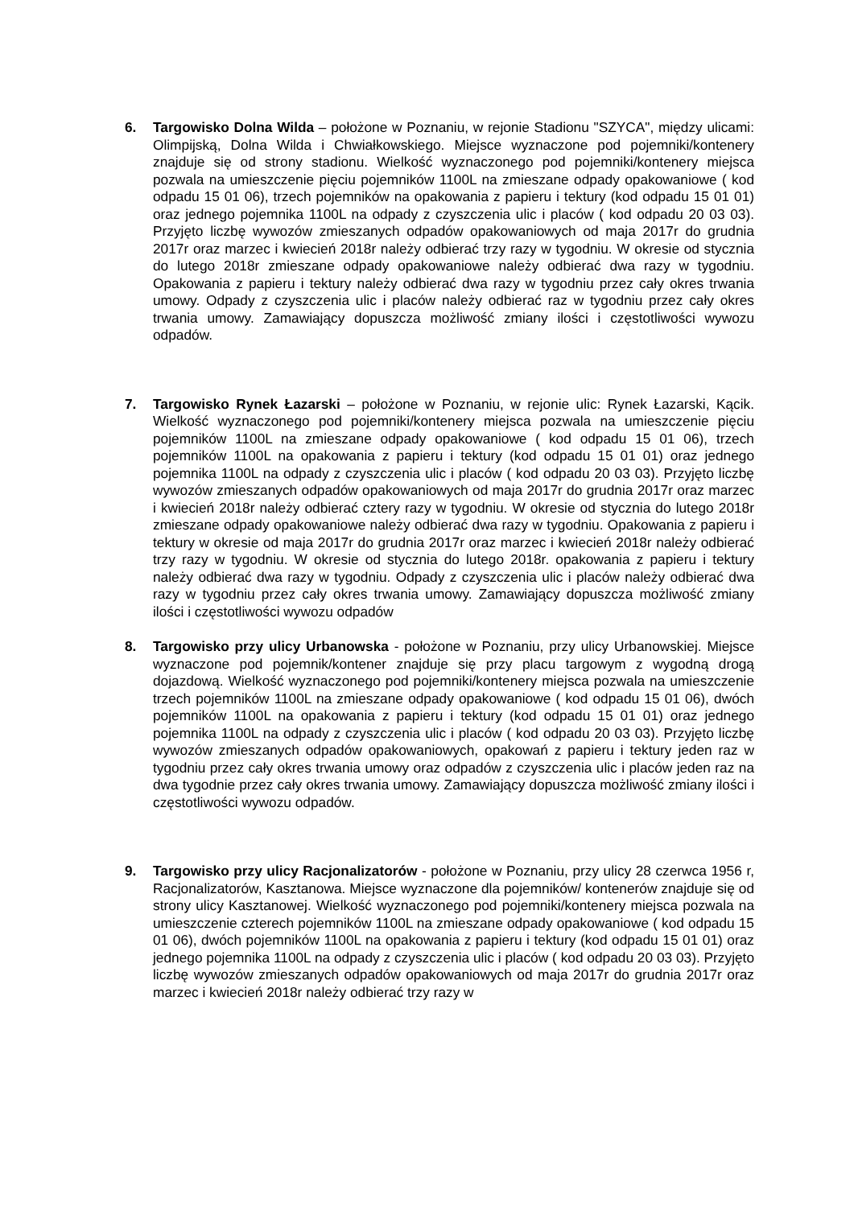6. Targowisko Dolna Wilda – położone w Poznaniu, w rejonie Stadionu "SZYCA", między ulicami: Olimpijską, Dolna Wilda i Chwiałkowskiego. Miejsce wyznaczone pod pojemniki/kontenery znajduje się od strony stadionu. Wielkość wyznaczonego pod pojemniki/kontenery miejsca pozwala na umieszczenie pięciu pojemników 1100L na zmieszane odpady opakowaniowe ( kod odpadu 15 01 06), trzech pojemników na opakowania z papieru i tektury (kod odpadu 15 01 01) oraz jednego pojemnika 1100L na odpady z czyszczenia ulic i placów ( kod odpadu 20 03 03). Przyjęto liczbę wywozów zmieszanych odpadów opakowaniowych od maja 2017r do grudnia 2017r oraz marzec i kwiecień 2018r należy odbierać trzy razy w tygodniu. W okresie od stycznia do lutego 2018r zmieszane odpady opakowaniowe należy odbierać dwa razy w tygodniu. Opakowania z papieru i tektury należy odbierać dwa razy w tygodniu przez cały okres trwania umowy. Odpady z czyszczenia ulic i placów należy odbierać raz w tygodniu przez cały okres trwania umowy. Zamawiający dopuszcza możliwość zmiany ilości i częstotliwości wywozu odpadów.
7. Targowisko Rynek Łazarski – położone w Poznaniu, w rejonie ulic: Rynek Łazarski, Kącik. Wielkość wyznaczonego pod pojemniki/kontenery miejsca pozwala na umieszczenie pięciu pojemników 1100L na zmieszane odpady opakowaniowe ( kod odpadu 15 01 06), trzech pojemników 1100L na opakowania z papieru i tektury (kod odpadu 15 01 01) oraz jednego pojemnika 1100L na odpady z czyszczenia ulic i placów ( kod odpadu 20 03 03). Przyjęto liczbę wywozów zmieszanych odpadów opakowaniowych od maja 2017r do grudnia 2017r oraz marzec i kwiecień 2018r należy odbierać cztery razy w tygodniu. W okresie od stycznia do lutego 2018r zmieszane odpady opakowaniowe należy odbierać dwa razy w tygodniu. Opakowania z papieru i tektury w okresie od maja 2017r do grudnia 2017r oraz marzec i kwiecień 2018r należy odbierać trzy razy w tygodniu. W okresie od stycznia do lutego 2018r. opakowania z papieru i tektury należy odbierać dwa razy w tygodniu. Odpady z czyszczenia ulic i placów należy odbierać dwa razy w tygodniu przez cały okres trwania umowy. Zamawiający dopuszcza możliwość zmiany ilości i częstotliwości wywozu odpadów
8. Targowisko przy ulicy Urbanowska - położone w Poznaniu, przy ulicy Urbanowskiej. Miejsce wyznaczone pod pojemnik/kontener znajduje się przy placu targowym z wygodną drogą dojazdową. Wielkość wyznaczonego pod pojemniki/kontenery miejsca pozwala na umieszczenie trzech pojemników 1100L na zmieszane odpady opakowaniowe ( kod odpadu 15 01 06), dwóch pojemników 1100L na opakowania z papieru i tektury (kod odpadu 15 01 01) oraz jednego pojemnika 1100L na odpady z czyszczenia ulic i placów ( kod odpadu 20 03 03). Przyjęto liczbę wywozów zmieszanych odpadów opakowaniowych, opakowań z papieru i tektury jeden raz w tygodniu przez cały okres trwania umowy oraz odpadów z czyszczenia ulic i placów jeden raz na dwa tygodnie przez cały okres trwania umowy. Zamawiający dopuszcza możliwość zmiany ilości i częstotliwości wywozu odpadów.
9. Targowisko przy ulicy Racjonalizatorów - położone w Poznaniu, przy ulicy 28 czerwca 1956 r, Racjonalizatorów, Kasztanowa. Miejsce wyznaczone dla pojemników/ kontenerów znajduje się od strony ulicy Kasztanowej. Wielkość wyznaczonego pod pojemniki/kontenery miejsca pozwala na umieszczenie czterech pojemników 1100L na zmieszane odpady opakowaniowe ( kod odpadu 15 01 06), dwóch pojemników 1100L na opakowania z papieru i tektury (kod odpadu 15 01 01) oraz jednego pojemnika 1100L na odpady z czyszczenia ulic i placów ( kod odpadu 20 03 03). Przyjęto liczbę wywozów zmieszanych odpadów opakowaniowych od maja 2017r do grudnia 2017r oraz marzec i kwiecień 2018r należy odbierać trzy razy w